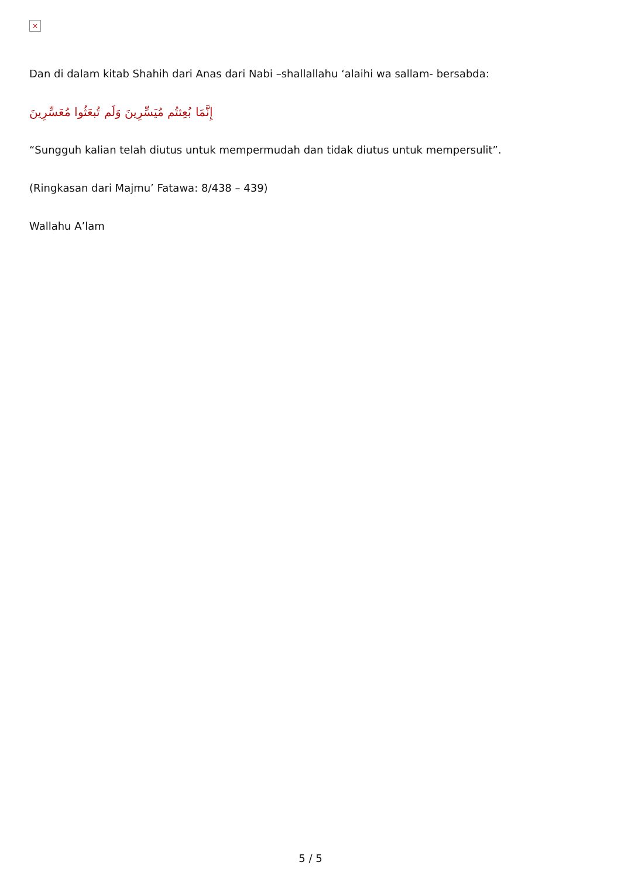×
Dan di dalam kitab Shahih dari Anas dari Nabi –shallallahu ‘alaihi wa sallam- bersabda:
إِنَّمَا بُعِثتُم مُيَسِّرِينَ وَلَم تُبعَثُوا مُعَسِّرِينَ
“Sungguh kalian telah diutus untuk mempermudah dan tidak diutus untuk mempersulit”.
(Ringkasan dari Majmu’ Fatawa: 8/438 – 439)
Wallahu A’lam
5 / 5